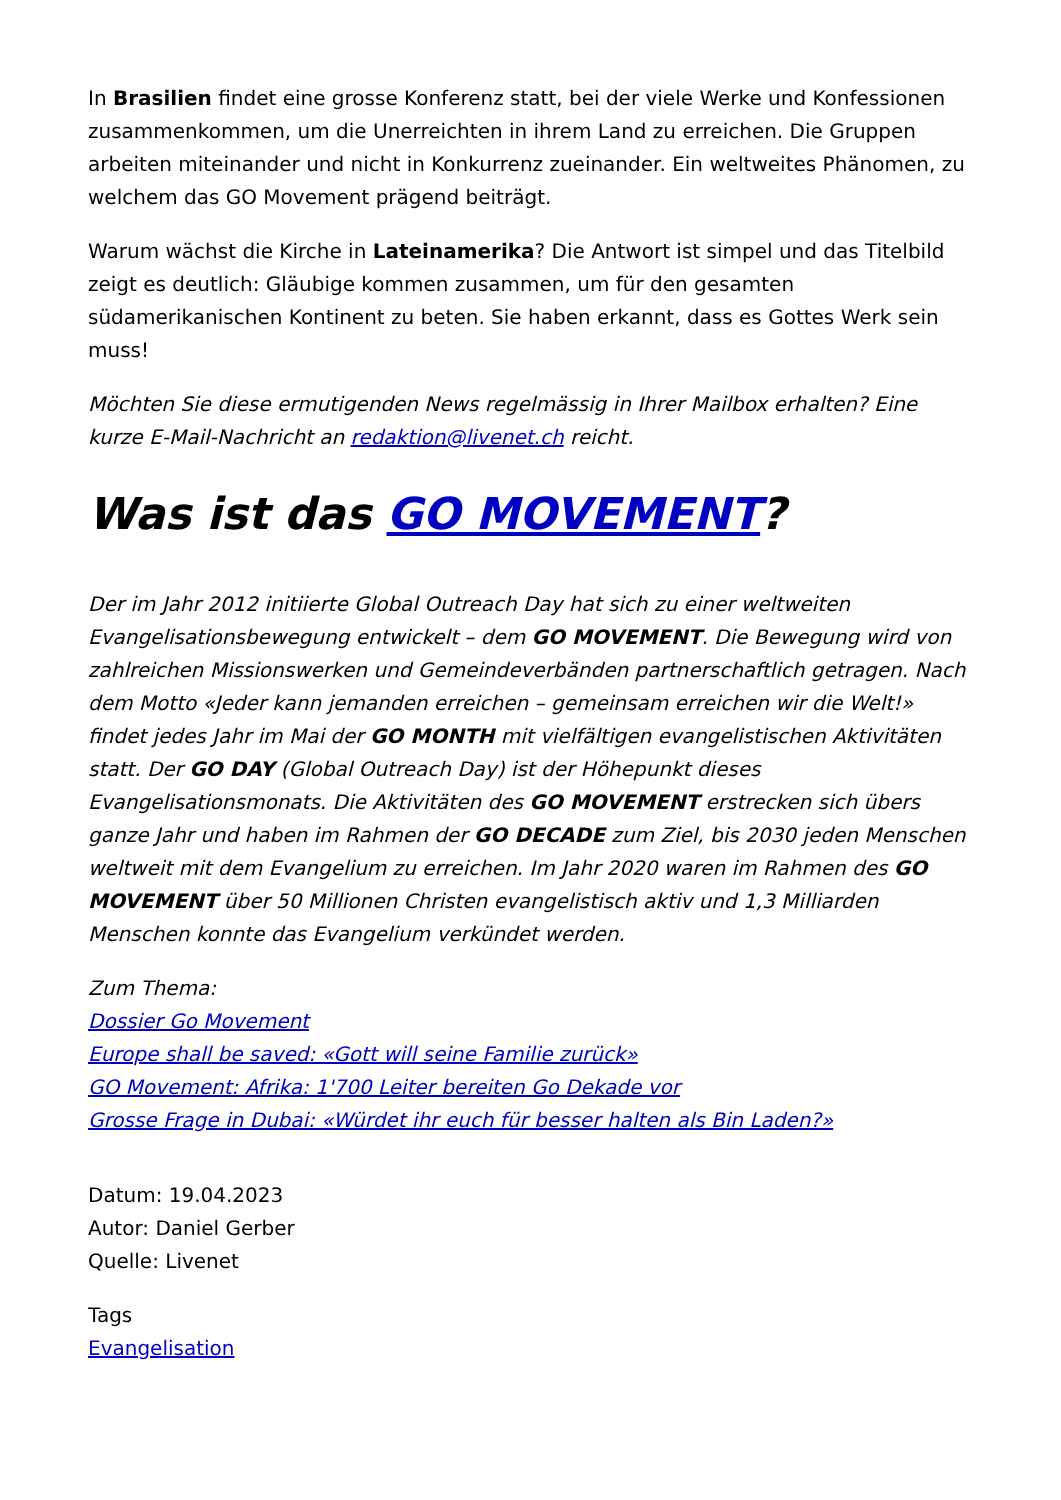In Brasilien findet eine grosse Konferenz statt, bei der viele Werke und Konfessionen zusammenkommen, um die Unerreichten in ihrem Land zu erreichen. Die Gruppen arbeiten miteinander und nicht in Konkurrenz zueinander. Ein weltweites Phänomen, zu welchem das GO Movement prägend beiträgt.
Warum wächst die Kirche in Lateinamerika? Die Antwort ist simpel und das Titelbild zeigt es deutlich: Gläubige kommen zusammen, um für den gesamten südamerikanischen Kontinent zu beten. Sie haben erkannt, dass es Gottes Werk sein muss!
Möchten Sie diese ermutigenden News regelmässig in Ihrer Mailbox erhalten? Eine kurze E-Mail-Nachricht an redaktion@livenet.ch reicht.
Was ist das GO MOVEMENT?
Der im Jahr 2012 initiierte Global Outreach Day hat sich zu einer weltweiten Evangelisationsbewegung entwickelt – dem GO MOVEMENT. Die Bewegung wird von zahlreichen Missionswerken und Gemeindeverbänden partnerschaftlich getragen. Nach dem Motto «Jeder kann jemanden erreichen – gemeinsam erreichen wir die Welt!» findet jedes Jahr im Mai der GO MONTH mit vielfältigen evangelistischen Aktivitäten statt. Der GO DAY (Global Outreach Day) ist der Höhepunkt dieses Evangelisationsmonats. Die Aktivitäten des GO MOVEMENT erstrecken sich übers ganze Jahr und haben im Rahmen der GO DECADE zum Ziel, bis 2030 jeden Menschen weltweit mit dem Evangelium zu erreichen. Im Jahr 2020 waren im Rahmen des GO MOVEMENT über 50 Millionen Christen evangelistisch aktiv und 1,3 Milliarden Menschen konnte das Evangelium verkündet werden.
Zum Thema:
Dossier Go Movement
Europe shall be saved: «Gott will seine Familie zurück»
GO Movement: Afrika: 1'700 Leiter bereiten Go Dekade vor
Grosse Frage in Dubai: «Würdet ihr euch für besser halten als Bin Laden?»
Datum: 19.04.2023
Autor: Daniel Gerber
Quelle: Livenet
Tags
Evangelisation